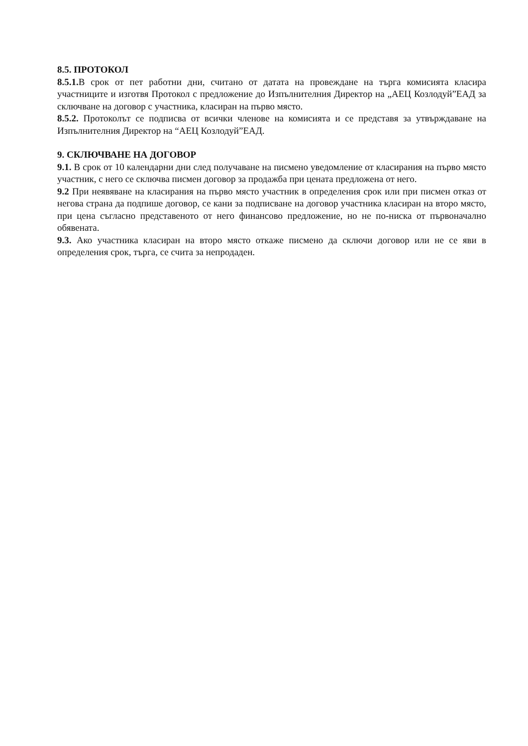8.5. ПРОТОКОЛ
8.5.1. В срок от пет работни дни, считано от датата на провеждане на търга комисията класира участниците и изготвя Протокол с предложение до Изпълнителния Директор на „АЕЦ Козлодуй”ЕАД за сключване на договор с участника, класиран на първо място.
8.5.2. Протоколът се подписва от всички членове на комисията и се представя за утвърждаване на Изпълнителния Директор на “АЕЦ Козлодуй”ЕАД.
9. СКЛЮЧВАНЕ НА ДОГОВОР
9.1. В срок от 10 календарни дни след получаване на писмено уведомление от класирания на първо място участник, с него се сключва писмен договор за продажба при цената предложена от него.
9.2 При неявяване на класирания на първо място участник в определения срок или при писмен отказ от негова страна да подпише договор, се кани за подписване на договор участника класиран на второ място, при цена съгласно представеното от него финансово предложение, но не по-ниска от първоначално обявената.
9.3. Ако участника класиран на второ място откаже писмено да сключи договор или не се яви в определения срок, търга, се счита за непродаден.